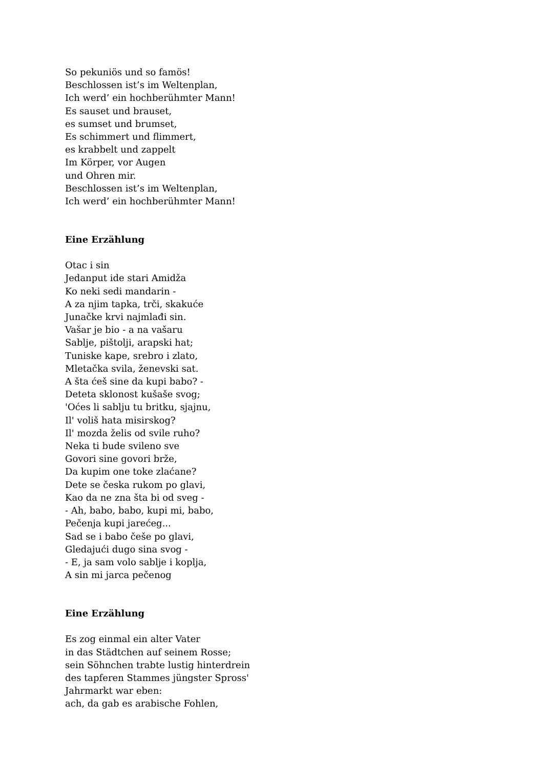So pekuniös und so famös!
Beschlossen ist’s im Weltenplan,
Ich werd’ ein hochberühmter Mann!
Es sauset und brauset,
es sumset und brumset,
Es schimmert und flimmert,
es krabbelt und zappelt
Im Körper, vor Augen
und Ohren mir.
Beschlossen ist’s im Weltenplan,
Ich werd’ ein hochberühmter Mann!
Eine Erzählung
Otac i sin
Jedanput ide stari Amidža
Ko neki sedi mandarin -
A za njim tapka, trči, skakuće
Junačke krvi najmlađi sin.
Vašar je bio - a na vašaru
Sablje, pištolji, arapski hat;
Tuniske kape, srebro i zlato,
Mletačka svila, ženevski sat.
A šta ćeš sine da kupi babo? -
Deteta sklonost kušaše svog;
'Oćes li sablju tu britku, sjajnu,
Il' voliš hata misirskog?
Il' mozda želis od svile ruho?
Neka ti bude svileno sve
Govori sine govori brže,
Da kupim one toke zlaćane?
Dete se česka rukom po glavi,
Kao da ne zna šta bi od sveg -
- Ah, babo, babo, kupi mi, babo,
Pečenja kupi jarećeg...
Sad se i babo češe po glavi,
Gledajući dugo sina svog -
- E, ja sam volo sablje i koplja,
A sin mi jarca pečenog
Eine Erzählung
Es zog einmal ein alter Vater
in das Städtchen auf seinem Rosse;
sein Söhnchen trabte lustig hinterdrein
des tapferen Stammes jüngster Spross'
Jahrmarkt war eben:
ach, da gab es arabische Fohlen,